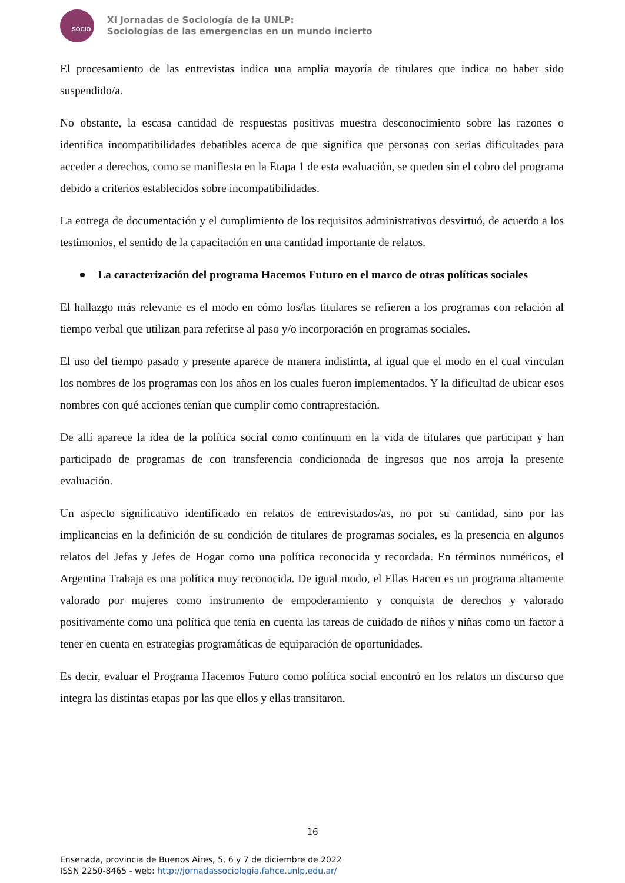SOCIO
XI Jornadas de Sociología de la UNLP:
Sociologías de las emergencias en un mundo incierto
El procesamiento de las entrevistas indica una amplia mayoría de titulares que indica no haber sido suspendido/a.
No obstante, la escasa cantidad de respuestas positivas muestra desconocimiento sobre las razones o identifica incompatibilidades debatibles acerca de que significa que personas con serias dificultades para acceder a derechos, como se manifiesta en la Etapa 1 de esta evaluación, se queden sin el cobro del programa debido a criterios establecidos sobre incompatibilidades.
La entrega de documentación y el cumplimiento de los requisitos administrativos desvirtuó, de acuerdo a los testimonios, el sentido de la capacitación en una cantidad importante de relatos.
La caracterización del programa Hacemos Futuro en el marco de otras políticas sociales
El hallazgo más relevante es el modo en cómo los/las titulares se refieren a los programas con relación al tiempo verbal que utilizan para referirse al paso y/o incorporación en programas sociales.
El uso del tiempo pasado y presente aparece de manera indistinta, al igual que el modo en el cual vinculan los nombres de los programas con los años en los cuales fueron implementados. Y la dificultad de ubicar esos nombres con qué acciones tenían que cumplir como contraprestación.
De allí aparece la idea de la política social como contínuum en la vida de titulares que participan y han participado de programas de con transferencia condicionada de ingresos que nos arroja la presente evaluación.
Un aspecto significativo identificado en relatos de entrevistados/as, no por su cantidad, sino por las implicancias en la definición de su condición de titulares de programas sociales, es la presencia en algunos relatos del Jefas y Jefes de Hogar como una política reconocida y recordada. En términos numéricos, el Argentina Trabaja es una política muy reconocida. De igual modo, el Ellas Hacen es un programa altamente valorado por mujeres como instrumento de empoderamiento y conquista de derechos y valorado positivamente como una política que tenía en cuenta las tareas de cuidado de niños y niñas como un factor a tener en cuenta en estrategias programáticas de equiparación de oportunidades.
Es decir, evaluar el Programa Hacemos Futuro como política social encontró en los relatos un discurso que integra las distintas etapas por las que ellos y ellas transitaron.
16
Ensenada, provincia de Buenos Aires, 5, 6 y 7 de diciembre de 2022
ISSN 2250-8465 - web: http://jornadassociologia.fahce.unlp.edu.ar/